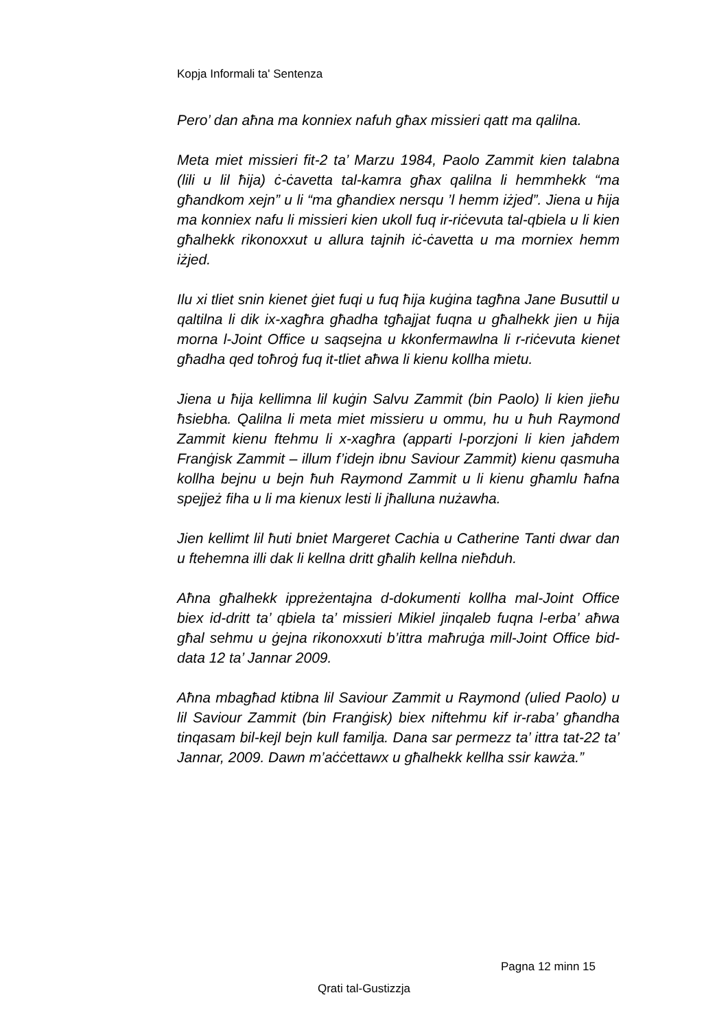Kopja Informali ta' Sentenza
Pero’ dan aħna ma konniex nafuh għax missieri qatt ma qalilna.
Meta miet missieri fit-2 ta’ Marzu 1984, Paolo Zammit kien talabna (lili u lil ħija) ċ-ċavetta tal-kamra għax qalilna li hemmhekk “ma għandkom xejn” u li “ma għandiex nersqu ’l hemm iżjed”. Jiena u ħija ma konniex nafu li missieri kien ukoll fuq ir-riċevuta tal-qbiela u li kien għalhekk rikonoxxut u allura tajnih iċ-ċavetta u ma morniex hemm iżjed.
Ilu xi tliet snin kienet ġiet fuqi u fuq ħija kuġina tagħna Jane Busuttil u qaltilna li dik ix-xagħra għadha tgħajjat fuqna u għalhekk jien u ħija morna l-Joint Office u saqsejna u kkonfermawlna li r-riċevuta kienet għadha qed toħroġ fuq it-tliet aħwa li kienu kollha mietu.
Jiena u ħija kellimna lil kuġin Salvu Zammit (bin Paolo) li kien jieħu ħsiebha. Qalilna li meta miet missieru u ommu, hu u ħuh Raymond Zammit kienu ftehmu li x-xagħra (apparti l-porzjoni li kien jaħdem Franġisk Zammit – illum f’idejn ibnu Saviour Zammit) kienu qasmuha kollha bejnu u bejn ħuh Raymond Zammit u li kienu għamlu ħafna spejjeż fiha u li ma kienux lesti li jħalluna nużawha.
Jien kellimt lil ħuti bniet Margeret Cachia u Catherine Tanti dwar dan u ftehemna illi dak li kellna dritt għalih kellna nieħduh.
Aħna għalhekk ippreżentajna d-dokumenti kollha mal-Joint Office biex id-dritt ta’ qbiela ta’ missieri Mikiel jinqaleb fuqna l-erba’ aħwa għal sehmu u ġejna rikonoxxuti b’ittra maħruġa mill-Joint Office bid-data 12 ta’ Jannar 2009.
Aħna mbagħad ktibna lil Saviour Zammit u Raymond (ulied Paolo) u lil Saviour Zammit (bin Franġisk) biex niftehmu kif ir-raba’ għandha tinqasam bil-kejl bejn kull familja. Dana sar permezz ta’ ittra tat-22 ta’ Jannar, 2009. Dawn m’aċċettawx u għalhekk kellha ssir kawża.”
Pagna 12 minn 15
Qrati tal-Gustizzja